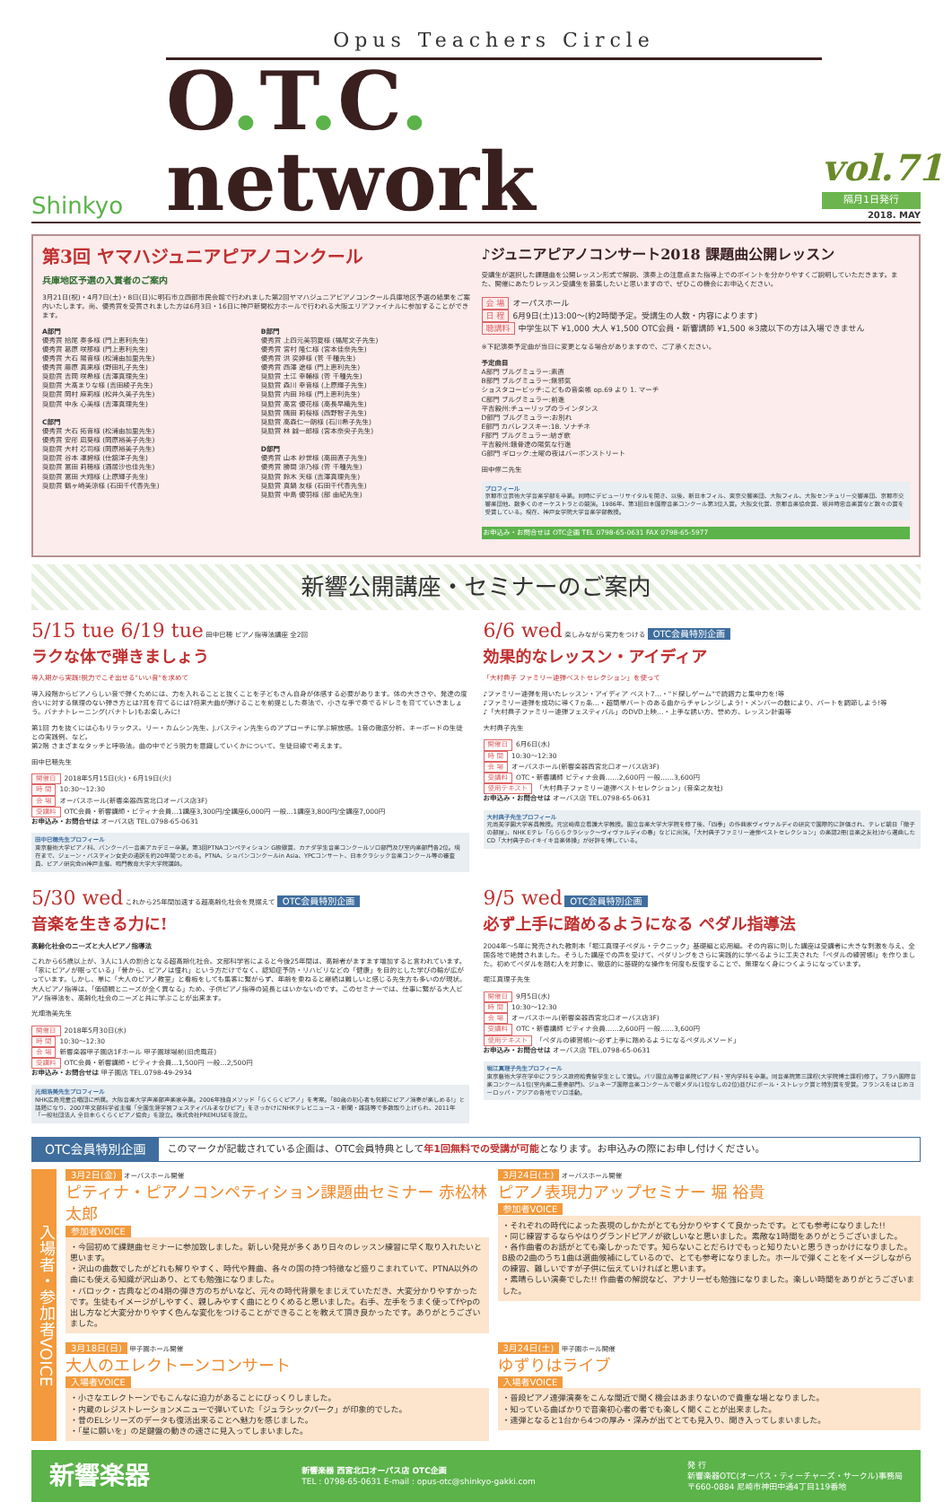Shinkyo
Opus Teachers Circle
O. T. C. network
vol.71
隔月1日発行
2018. MAY
第3回 ヤマハジュニアピアノコンクール
兵庫地区予選の入賞者のご案内
3月21日(祝)・4月7日(土)・8日(日)に明石市立西部市民会館で行われました第2回ヤマハジュニアピアノコンクール兵庫地区予選の結果をご案内いたします。尚、優秀賞を受賞されました方は6月3日・16日に神戸新聞松方ホールで行われる大阪エリアファイナルに参加することができます。
A部門
優秀賞 拾尾 奏多様 (門上恵利先生)
優秀賞 葛原 咲那様 (門上恵利先生)
優秀賞 大石 陽音様 (松浦由加里先生)
優秀賞 藤原 真来様 (野田礼子先生)
奨励賞 吉岡 咲希様 (吉澤真理先生)
奨励賞 大髙まりな様 (吉田綾子先生)
奨励賞 岡村 麻莉様 (松井久美子先生)
奨励賞 中永 心美様 (吉澤真理先生)
C部門
優秀賞 大石 拓音様 (松浦由加里先生)
優秀賞 安彤 凪葵様 (岡原裕美子先生)
奨励賞 大村 芯司様 (岡原裕美子先生)
奨励賞 谷本 凜碧様 (仕舘洋子先生)
奨励賞 冨田 莉穂様 (酒居沙也佳先生)
奨励賞 冨田 大翔様 (上原輝子先生)
奨励賞 鶴ヶ崎美涼様 (石田千代香先生)
B部門
優秀賞 上四元美羽夏様 (福尾文子先生)
優秀賞 宮村 隆仁様 (宮本佳奈先生)
優秀賞 洪 奕婷様 (菅 千種先生)
優秀賞 西澤 遼様 (門上恵利先生)
奨励賞 土江 幸輔様 (菅 千種先生)
奨励賞 森川 幸音様 (上原輝子先生)
奨励賞 内田 玲様 (門上恵利先生)
奨励賞 高宮 優花様 (高長早織先生)
奨励賞 隅田 莉桜様 (西野智子先生)
奨励賞 高森仁一朗様 (石川希子先生)
奨励賞 林 誠一郎様 (宮本奈央子先生)
D部門
優秀賞 山本 紗世様 (高田直子先生)
優秀賞 勝間 涼乃様 (菅 千種先生)
奨励賞 鈴木 天様 (吉澤真理先生)
奨励賞 真鍋 友様 (石田千代香先生)
奨励賞 中島 優羽様 (部 由紀先生)
♪ジュニアピアノコンサート2018 課題曲公開レッスン
受講生が選択した課題曲を公開レッスン形式で解説、演奏上の注意点また指導上でのポイントを分かりやすくご説明していただきます。また、開催にあたりレッスン受講生を募集したいと思いますので、ぜひこの機会にお申込ください。
会 場 オーパスホール
日 程 6月9日(土)13:00〜(約2時間予定。受講生の人数・内容によります)
聴講料 中学生以下 ¥1,000 大人 ¥1,500 OTC会員・新響講師 ¥1,500 ※3歳以下の方は入場できません
※下記演奏予定曲が当日に変更となる場合がありますので、ご了承ください。
予定曲目
A部門 ブルグミュラー:素直
B部門 ブルグミュラー:無邪気
ショスタコービッチ:こどもの音楽帳 op.69 より 1. マーチ
C部門 ブルグミュラー:前進
平吉毅州:チューリップのラインダンス
D部門 ブルグミュラー:お別れ
E部門 カバレフスキー:18. ソナチネ
F部門 ブルグミュラー:紡ぎ歌
平吉毅州:餓骨達の陽気な行進
G部門 ギロック:土曜の夜はバーボンストリート
田中修二先生
プロフィール
京都市立芸術大学音楽学部を卒業。同時にデビューリサイタルを開き、以後、新日本フィル、東京交響楽団、大阪フィル、大阪センチュリー交響楽団、京都市交響楽団他、数多くのオーケストラとの競演。1986年、第3回日本国際音楽コンクール第3位入賞。大阪文化賞、京都音楽協会賞、坂井時忠音楽賞など数々の賞を受賞している。現在、神戸女学院大学音楽学部教授。
お申込み・お問合せは OTC企画 TEL 0798-65-0631 FAX 0798-65-5977
新響公開講座・セミナーのご案内
5/15 tue 6/19 tue 田中巳穂 ピアノ指導法講座 全2回
ラクな体で弾きましょう
導入期から実践!脱力でこそ出せる"いい音"を求めて
導入段階からピアノらしい音で弾くためには、力を入れることと抜くことを子どもさん自身が体感する必要があります。体の大きさや、発達の度合いに対する無理のない弾き方とは?耳を育てるには?将来大曲が弾けることを前提とした奏法で、小さな手で奏でるドレミを育てていきましょう。バナナトレーニング(バナトレ)もお楽しみに!
第1回 力を抜くには心もリラックス。リー・カムシン先生、J.バスティン先生らのアプローチに学ぶ解放感。1音の徹底分析、キーボードの生徒との実践例、など。
第2階 さまざまなタッチと呼吸法。曲の中でどう脱力を意識していくかについて、生徒目線で考えます。
田中巳穂先生
開催日 2018年5月15日(火)・6月19日(火)
時 間 10:30〜12:30
会 場 オーパスホール(新響楽器西宮北口オーパス店3F)
受講料 OTC会員・新響講師・ピティナ会員…1講座3,300円/全講座6,000円 一般…1講座3,800円/全講座7,000円
お申込み・お問合せは オーパス店 TEL.0798-65-0631
田中巳穂先生プロフィール
東京藝術大学ピアノ科、バンクーバー音楽アカデミー卒業。第3回PTNAコンペティション G級銀賞、カナダ学生音楽コンクールソロ部門及び室内楽部門各2位。現在まで、ジェーン・バスティン女史の通訳を約20年間つとめる。PTNA、ショパンコンクールin Asia、YPCコンサート、日本クラシック音楽コンクール等の審査員、ピアノ研究会in神戸主催、鳴門教育大学大学院講師。
6/6 wed 楽しみながら実力をつける OTC会員特別企画
効果的なレッスン・アイディア
「大村典子 ファミリー連弾ベストセレクション」を使って
♪ファミリー連弾を用いたレッスン・アイディア ベスト7…・"ド探しゲーム"で読譜力と集中力を!等
♪ファミリー連弾を成功に導く7ヵ条…・超簡単パートのある曲からチャレンジしよう!・メンバーの数により、パートを調節しよう!等
♪「大村典子ファミリー連弾フェスティバル」のDVD上映…・上手な誘い方、誉め方、レッスン計画等
大村典子先生
開催日 6月6日(水)
時 間 10:30〜12:30
会 場 オーパスホール(新響楽器西宮北口オーパス店3F)
受講料 OTC・新響講師 ピティナ会員……2,600円 一般……3,600円
使用テキスト 「大村典子ファミリー連弾ベストセレクション」(音楽之友社)
お申込み・お問合せは オーパス店 TEL.0798-65-0631
大村典子先生プロフィール
元尚美学園大学客員教授。元宮崎県立看護大学教授。国立音楽大学大学院を修了後、「四季」の作曲家ヴィヴァルディの研究で国際的に評価され、テレビ朝日「徹子の部屋」、NHK Eテレ「らららクラシック〜ヴィヴァルディの春」などに出演。「大村典子ファミリー連弾ベストセレクション」の楽譜2冊(音楽之友社)から選曲したCD「大村典子のイキイキ音楽体操」が好評を博している。
5/30 wed これから25年間加速する超高齢化社会を見据えて OTC会員特別企画
音楽を生きる力に!
高齢化社会のニーズと大人ピアノ指導法
これから65歳以上が、3人に1人の割合となる超高齢化社会。文部科学省によると今後25年間は、高齢者がますます増加すると言われています。「家にピアノが眠っている」「昔から、ピアノは憧れ」という方だけでなく、認知症予防・リハビリなどの「健康」を目的とした学びの輪が広がっています。しかし、単に「大人のピアノ教室」と看板をしても集客に繋がらず、年齢を重ねると継続は難しいと感じる先生方も多いのが現状。大人ピアノ指導は、「価値観とニーズが全く異なる」ため、子供ピアノ指導の延長とはいかないのです。このセミナーでは、仕事に繋がる大人ピアノ指導法を、高齢化社会のニーズと共に学ぶことが出来ます。
光畑浩美先生
開催日 2018年5月30日(水)
時 間 10:30〜12:30
会 場 新響楽器甲子園店1Fホール 甲子園球場前(旧虎風荘)
受講料 OTC会員・新響講師・ピティナ会員…1,500円 一般…2,500円
お申込み・お問合せは 甲子園店 TEL.0798-49-2934
光畑浩美先生プロフィール
NHK広島児童合唱団に所属。大阪音楽大学声楽部声楽家卒業。2006年独自メソッド「らくらくピアノ」を考案。「80歳の初心者も気軽にピアノ演奏が楽しめる!」と話題になり、2007年文部科学省主催「全国生涯学習フェスティバルまなびピア」をきっかけにNHKテレビニュース・新聞・雑誌等で多数取り上げられ、2011年「一般社団法人 全日本らくらくピアノ協会」を設立。株式会社PREMUSEを設立。
9/5 wed OTC会員特別企画
必ず上手に踏めるようになる ペダル指導法
2004年〜5年に発売された教則本「堀江真理子ペダル・テクニック」基礎編と応用編。その内容に則した講座は受講者に大きな刺激を与え、全国各地で絶賛されました。そうした講座での声を受けて、ペダリングをさらに実践的に学べるように工夫された「ペダルの練習帳Ⅰ」を作りました。初めてペダルを踏む人を対象に、徹底的に基礎的な操作を何度も反復することで、無理なく身につくようになっています。
堀江真理子先生
開催日 9月5日(水)
時 間 10:30〜12:30
会 場 オーパスホール(新響楽器西宮北口オーパス店3F)
受講料 OTC・新響講師 ピティナ会員……2,600円 一般……3,600円
使用テキスト 「ペダルの練習帳I〜必ず上手に踏めるようになるペダルメソード」
お申込み・お問合せは オーパス店 TEL.0798-65-0631
堀江真理子先生プロフィール
東京藝術大学在学中にフランス政府給費留学生として渡仏。パリ国立高等音楽院ピアノ科・室内学科を卒業。同音楽院第三課程(大学院博士課程)修了。ブラハ国際音楽コンクール1位(室内楽二重奏部門)、ジュネーブ国際音楽コンクールで銀メダル(1位なしの2位)並びにボール・ストレック賞と特別賞を受賞。フランスをはじめヨーロッパ・アジアの各地でソロ活動。
OTC会員特別企画 このマークが記載されている企画は、OTC会員特典として年1回無料での受講が可能となります。お申込みの際にお申し付けください。
入場者・参加者VOICE
3月2日(金) オーパスホール開催
ピティナ・ピアノコンペティション課題曲セミナー 赤松林太郎
参加者VOICE
・今回初めて課題曲セミナーに参加致しました。新しい発見が多くあり日々のレッスン練習に早く取り入れたいと思います。
・沢山の曲数でしたがどれも解りやすく、時代や舞曲、各々の国の持つ特徴など盛りこまれていて、PTNA以外の曲にも使える知識が沢山あり、とても勉強になりました。
・バロック・古典などの4期の弾き方のちがいなど、元々の時代背景をまじえていただき、大変分かりやすかったです。生徒もイメージがしやすく、親しみやすく曲にとりくめると思いました。右手、左手をうまく使ってfやpの出し方など大変分かりやすく色んな変化をつけることができることを教えて頂き良かったです。ありがとうございました。
3月24日(土) オーパスホール開催
ピアノ表現力アップセミナー 堀 裕貴
参加者VOICE
・それぞれの時代によった表現のしかたがとても分かりやすくて良かったです。とても参考になりました!!
・同じ練習するならやはりグランドピアノが欲しいなと思いました。素敵な1時間をありがとうございました。
・各作曲者のお話がとても楽しかったです。知らないことだらけでもっと知りたいと思うきっかけになりました。B級の2曲のうち1曲は選曲候補にしているので、とても参考になりました。ホールで弾くことをイメージしながらの練習、難しいですが子供に伝えていければと思います。
・素晴らしい演奏でした!! 作曲者の解説など、アナリーゼも勉強になりました。楽しい時間をありがとうございました。
3月18日(日) 甲子園ホール開催
大人のエレクトーンコンサート
入場者VOICE
・小さなエレクトーンでもこんなに迫力があることにびっくりしました。
・内蔵のレジストレーションメニューで弾いていた「ジュラシックパーク」が印象的でした。
・昔のELシリーズのデータも復活出来ることへ魅力を感じました。
・「星に願いを」の足鍵盤の動きの速さに見入ってしまいました。
3月24日(土) 甲子園ホール開催
ゆずりはライブ
入場者VOICE
・普段ピアノ連弾演奏をこんな間近で聞く機会はあまりないので貴重な場となりました。
・知っている曲ばかりで音楽初心者の者でも楽しく聞くことが出来ました。
・連弾となると1台から4つの厚み・深みが出てとても見入り、聞き入ってしまいました。
新響楽器 新響楽器 西宮北口オーパス店 OTC企画
TEL : 0798-65-0631 E-mail : opus-otc@shinkyo-gakki.com 発 行
新響楽器OTC(オーパス・ティーチャーズ・サークル)事務局
〒660-0884 尼崎市神田中通4丁目119番地